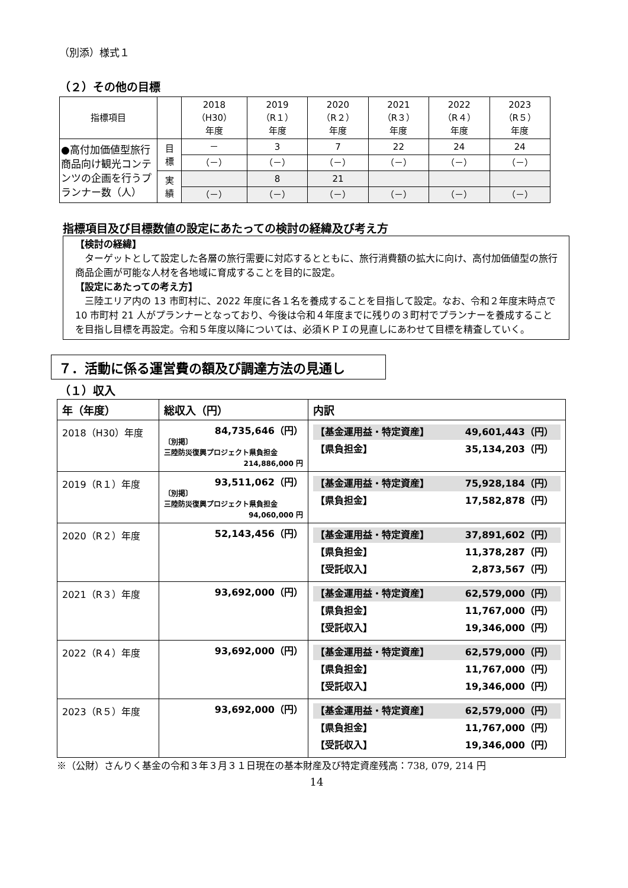（別添）様式１
（２）その他の目標
| 指標項目 | | 2018 （H30） 年度 | 2019 （R１） 年度 | 2020 （R２） 年度 | 2021 （R３） 年度 | 2022 （R４） 年度 | 2023 （R５） 年度 |
| --- | --- | --- | --- | --- | --- | --- | --- |
| ●高付加価値型旅行商品向け観光コンテンツの企画を行うプランナー数（人） | 目 標 | － | 3 | 7 | 22 | 24 | 24 |
| | | （－） | （－） | （－） | （－） | （－） | （－） |
| | 実 績 | | 8 | 21 | | | |
| | | （－） | （－） | （－） | （－） | （－） | （－） |
指標項目及び目標数値の設定にあたっての検討の経緯及び考え方
【検討の経緯】
　ターゲットとして設定した各層の旅行需要に対応するとともに、旅行消費額の拡大に向け、高付加価値型の旅行商品企画が可能な人材を各地域に育成することを目的に設定。
【設定にあたっての考え方】
　三陸エリア内の 13 市町村に、2022 年度に各１名を養成することを目指して設定。なお、令和２年度末時点で 10 市町村 21 人がプランナーとなっており、今後は令和４年度までに残りの３町村でプランナーを養成することを目指し目標を再設定。令和５年度以降については、必須ＫＰＩの見直しにあわせて目標を精査していく。
７．活動に係る運営費の額及び調達方法の見通し
（１）収入
| 年（年度） | 総収入（円） | 内訳 |
| --- | --- | --- |
| 2018（H30）年度 | 84,735,646（円） 〔別掲〕 三陸防災復興プロジェクト県負担金 214,886,000 円 | 【基金運用益・特定資産】 49,601,443（円） 【県負担金】 35,134,203（円） |
| 2019（R１）年度 | 93,511,062（円） 〔別掲〕 三陸防災復興プロジェクト県負担金 94,060,000 円 | 【基金運用益・特定資産】 75,928,184（円） 【県負担金】 17,582,878（円） |
| 2020（R２）年度 | 52,143,456（円） | 【基金運用益・特定資産】 37,891,602（円） 【県負担金】 11,378,287（円） 【受託収入】 2,873,567（円） |
| 2021（R３）年度 | 93,692,000（円） | 【基金運用益・特定資産】 62,579,000（円） 【県負担金】 11,767,000（円） 【受託収入】 19,346,000（円） |
| 2022（R４）年度 | 93,692,000（円） | 【基金運用益・特定資産】 62,579,000（円） 【県負担金】 11,767,000（円） 【受託収入】 19,346,000（円） |
| 2023（R５）年度 | 93,692,000（円） | 【基金運用益・特定資産】 62,579,000（円） 【県負担金】 11,767,000（円） 【受託収入】 19,346,000（円） |
※（公財）さんりく基金の令和３年３月３１日現在の基本財産及び特定資産残高：738, 079, 214 円
14